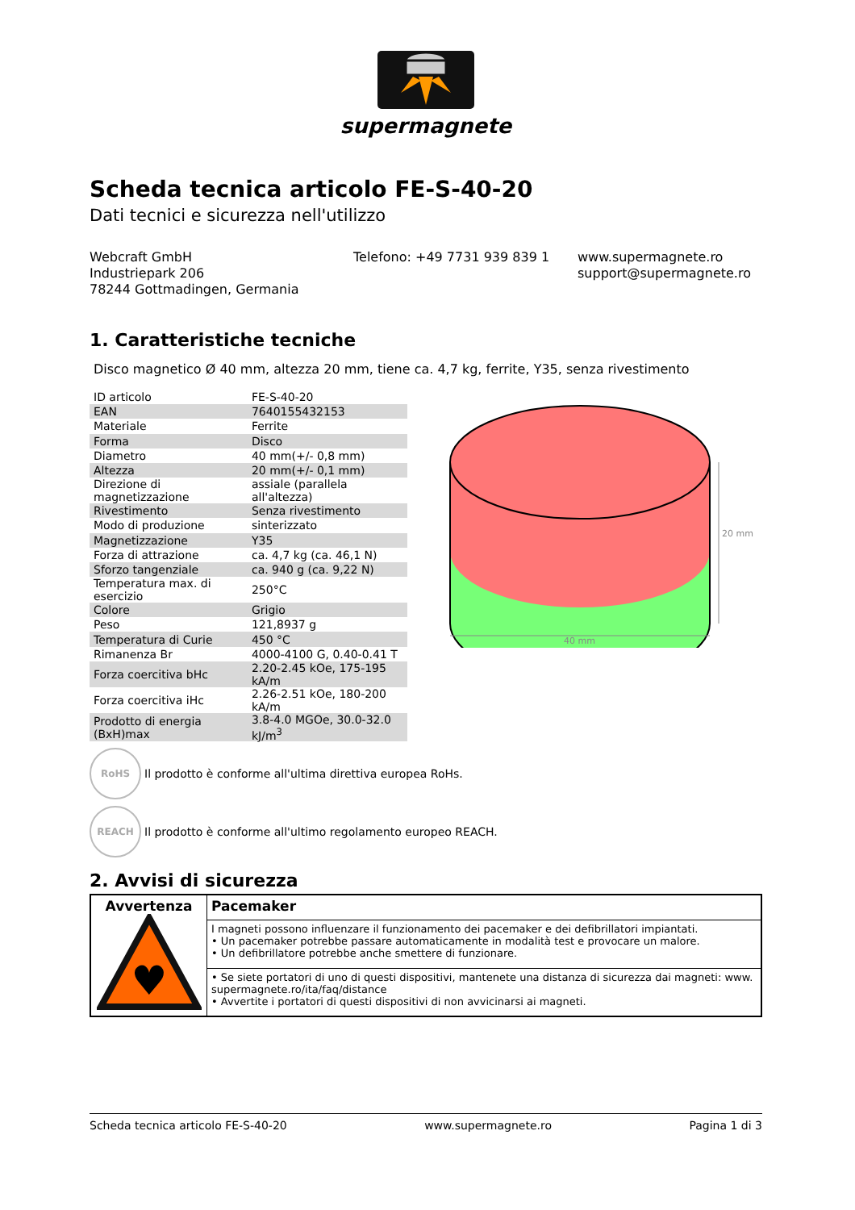supermagnete
Scheda tecnica articolo FE-S-40-20
Dati tecnici e sicurezza nell'utilizzo
Webcraft GmbH
Industriepark 206
78244 Gottmadingen, Germania
Telefono: +49 7731 939 839 1 www.supermagnete.ro
support@supermagnete.ro
1. Caratteristiche tecniche
Disco magnetico Ø 40 mm, altezza 20 mm, tiene ca. 4,7 kg, ferrite, Y35, senza rivestimento
| ID articolo | FE-S-40-20 |
| EAN | 7640155432153 |
| Materiale | Ferrite |
| Forma | Disco |
| Diametro | 40 mm(+/- 0,8 mm) |
| Altezza | 20 mm(+/- 0,1 mm) |
| Direzione di magnetizzazione | assiale (parallela all'altezza) |
| Rivestimento | Senza rivestimento |
| Modo di produzione | sinterizzato |
| Magnetizzazione | Y35 |
| Forza di attrazione | ca. 4,7 kg (ca. 46,1 N) |
| Sforzo tangenziale | ca. 940 g (ca. 9,22 N) |
| Temperatura max. di esercizio | 250°C |
| Colore | Grigio |
| Peso | 121,8937 g |
| Temperatura di Curie | 450 °C |
| Rimanenza Br | 4000-4100 G, 0.40-0.41 T |
| Forza coercitiva bHc | 2.20-2.45 kOe, 175-195 kA/m |
| Forza coercitiva iHc | 2.26-2.51 kOe, 180-200 kA/m |
| Prodotto di energia (BxH)max | 3.8-4.0 MGOe, 30.0-32.0 kJ/m<sup>3</sup> |
20 mm
40 mm
RoHS
Il prodotto è conforme all'ultima direttiva europea RoHs.
REACH
Il prodotto è conforme all'ultimo regolamento europeo REACH.
2. Avvisi di sicurezza
| Avvertenza ♥ | Pacemaker |
| | I magneti possono influenzare il funzionamento dei pacemaker e dei defibrillatori impiantati. • Un pacemaker potrebbe passare automaticamente in modalità test e provocare un malore. • Un defibrillatore potrebbe anche smettere di funzionare. |
| | • Se siete portatori di uno di questi dispositivi, mantenete una distanza di sicurezza dai magneti: www. supermagnete.ro/ita/faq/distance • Avvertite i portatori di questi dispositivi di non avvicinarsi ai magneti. |
Scheda tecnica articolo FE-S-40-20 www.supermagnete.ro Pagina 1 di 3